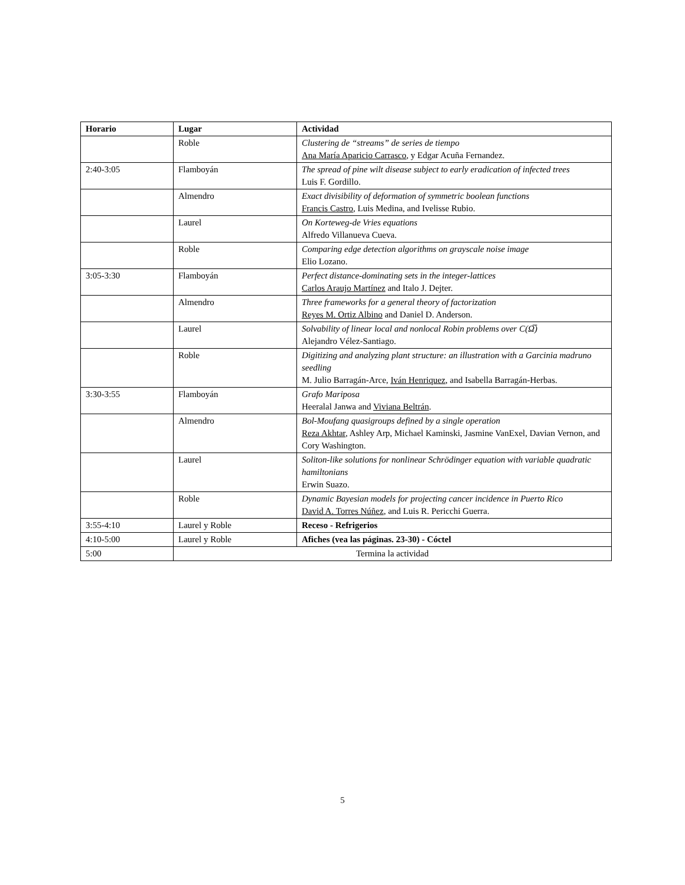| Horario | Lugar | Actividad |
| --- | --- | --- |
| | Roble | Clustering de “streams” de series de tiempo Ana María Aparicio Carrasco , y Edgar Acuña Fernandez. |
| 2:40-3:05 | Flamboyán | The spread of pine wilt disease subject to early eradication of infected trees Luis F. Gordillo. |
| | Almendro | Exact divisibility of deformation of symmetric boolean functions Francis Castro , Luis Medina, and Ivelisse Rubio. |
| | Laurel | On Korteweg-de Vries equations Alfredo Villanueva Cueva. |
| | Roble | Comparing edge detection algorithms on grayscale noise image Elio Lozano. |
| 3:05-3:30 | Flamboyán | Perfect distance-dominating sets in the integer-lattices Carlos Araujo Martínez and Italo J. Dejter. |
| | Almendro | Three frameworks for a general theory of factorization Reyes M. Ortiz Albino and Daniel D. Anderson. |
| | Laurel | Solvability of linear local and nonlocal Robin problems over C(Ω̅) Alejandro Vélez-Santiago. |
| | Roble | Digitizing and analyzing plant structure: an illustration with a Garcinia madruno seedling M. Julio Barragán-Arce, Iván Henriquez , and Isabella Barragán-Herbas. |
| 3:30-3:55 | Flamboyán | Grafo Mariposa Heeralal Janwa and Viviana Beltrán . |
| | Almendro | Bol-Moufang quasigroups defined by a single operation Reza Akhtar , Ashley Arp, Michael Kaminski, Jasmine VanExel, Davian Vernon, and Cory Washington. |
| | Laurel | Soliton-like solutions for nonlinear Schrödinger equation with variable quadratic hamiltonians Erwin Suazo. |
| | Roble | Dynamic Bayesian models for projecting cancer incidence in Puerto Rico David A. Torres Núñez , and Luis R. Pericchi Guerra. |
| 3:55-4:10 | Laurel y Roble | Receso - Refrigerios |
| 4:10-5:00 | Laurel y Roble | Afiches (vea las páginas. 23-30) - Cóctel |
| 5:00 | Termina la actividad | |
5